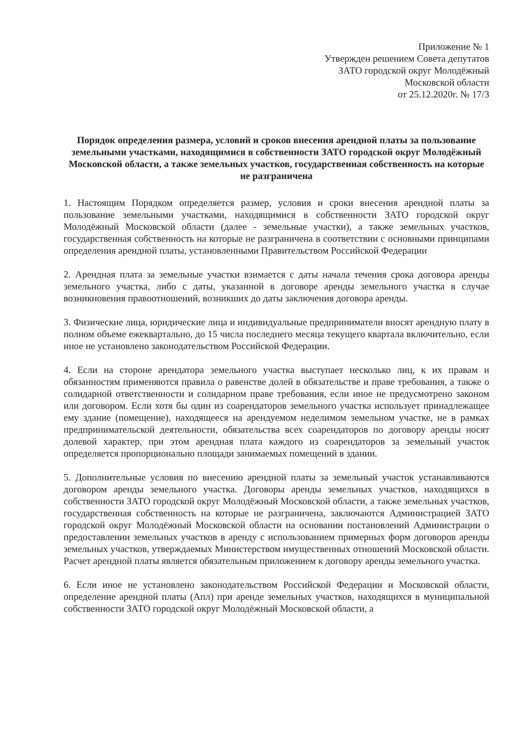Приложение № 1
Утвержден решением Совета депутатов
ЗАТО городской округ Молодёжный
Московской области
от 25.12.2020г. № 17/3
Порядок определения размера, условий и сроков внесения арендной платы за пользование земельными участками, находящимися в собственности ЗАТО городской округ Молодёжный Московской области, а также земельных участков, государственная собственность на которые не разграничена
1. Настоящим Порядком определяется размер, условия и сроки внесения арендной платы за пользование земельными участками, находящимися в собственности ЗАТО городской округ Молодёжный Московской области (далее - земельные участки), а также земельных участков, государственная собственность на которые не разграничена в соответствии с основными принципами определения арендной платы, установленными Правительством Российской Федерации
2. Арендная плата за земельные участки взимается с даты начала течения срока договора аренды земельного участка, либо с даты, указанной в договоре аренды земельного участка в случае возникновения правоотношений, возникших до даты заключения договора аренды.
3. Физические лица, юридические лица и индивидуальные предприниматели вносят арендную плату в полном объеме ежеквартально, до 15 числа последнего месяца текущего квартала включительно, если иное не установлено законодательством Российской Федерации.
4. Если на стороне арендатора земельного участка выступает несколько лиц, к их правам и обязанностям применяются правила о равенстве долей в обязательстве и праве требования, а также о солидарной ответственности и солидарном праве требования, если иное не предусмотрено законом или договором. Если хотя бы один из соарендаторов земельного участка использует принадлежащее ему здание (помещение), находящееся на арендуемом неделимом земельном участке, не в рамках предпринимательской деятельности, обязательства всех соарендаторов по договору аренды носят долевой характер, при этом арендная плата каждого из соарендаторов за земельный участок определяется пропорционально площади занимаемых помещений в здании.
5. Дополнительные условия по внесению арендной платы за земельный участок устанавливаются договором аренды земельного участка. Договоры аренды земельных участков, находящихся в собственности ЗАТО городской округ Молодёжный Московской области, а также земельных участков, государственная собственность на которые не разграничена, заключаются Администрацией ЗАТО городской округ Молодёжный Московской области на основании постановлений Администрации о предоставлении земельных участков в аренду с использованием примерных форм договоров аренды земельных участков, утверждаемых Министерством имущественных отношений Московской области. Расчет арендной платы является обязательным приложением к договору аренды земельного участка.
6. Если иное не установлено законодательством Российской Федерации и Московской области, определение арендной платы (Апл) при аренде земельных участков, находящихся в муниципальной собственности ЗАТО городской округ Молодёжный Московской области, а